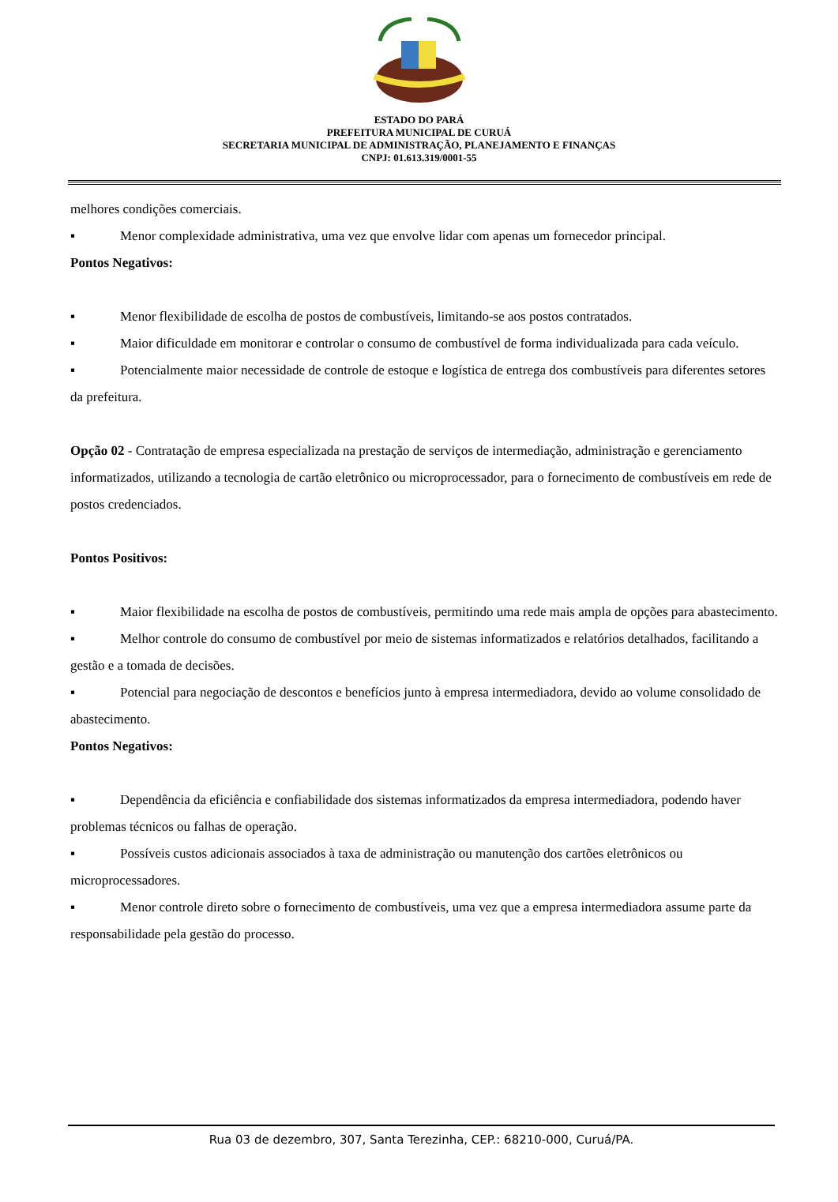ESTADO DO PARÁ
PREFEITURA MUNICIPAL DE CURUÁ
SECRETARIA MUNICIPAL DE ADMINISTRAÇÃO, PLANEJAMENTO E FINANÇAS
CNPJ: 01.613.319/0001-55
melhores condições comerciais.
▪ Menor complexidade administrativa, uma vez que envolve lidar com apenas um fornecedor principal.
Pontos Negativos:
▪ Menor flexibilidade de escolha de postos de combustíveis, limitando-se aos postos contratados.
▪ Maior dificuldade em monitorar e controlar o consumo de combustível de forma individualizada para cada veículo.
▪ Potencialmente maior necessidade de controle de estoque e logística de entrega dos combustíveis para diferentes setores da prefeitura.
Opção 02 - Contratação de empresa especializada na prestação de serviços de intermediação, administração e gerenciamento informatizados, utilizando a tecnologia de cartão eletrônico ou microprocessador, para o fornecimento de combustíveis em rede de postos credenciados.
Pontos Positivos:
▪ Maior flexibilidade na escolha de postos de combustíveis, permitindo uma rede mais ampla de opções para abastecimento.
▪ Melhor controle do consumo de combustível por meio de sistemas informatizados e relatórios detalhados, facilitando a gestão e a tomada de decisões.
▪ Potencial para negociação de descontos e benefícios junto à empresa intermediadora, devido ao volume consolidado de abastecimento.
Pontos Negativos:
▪ Dependência da eficiência e confiabilidade dos sistemas informatizados da empresa intermediadora, podendo haver problemas técnicos ou falhas de operação.
▪ Possíveis custos adicionais associados à taxa de administração ou manutenção dos cartões eletrônicos ou microprocessadores.
▪ Menor controle direto sobre o fornecimento de combustíveis, uma vez que a empresa intermediadora assume parte da responsabilidade pela gestão do processo.
Rua 03 de dezembro, 307, Santa Terezinha, CEP.: 68210-000, Curuá/PA.